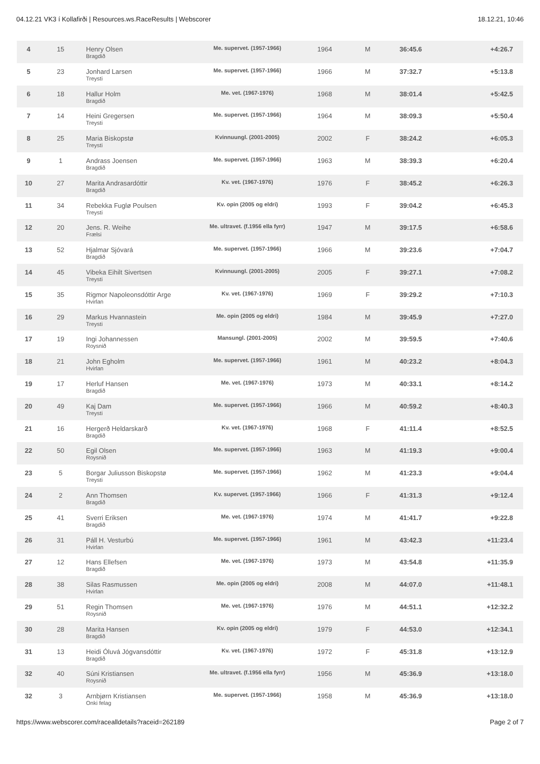04.12.21 VK3 í Kollafirði | Resources.ws.RaceResults | Webscorer 18.12.21, 10:46
| 4 | 15 | Henry Olsen Bragdið | Me. supervet. (1957-1966) | 1964 | M | 36:45.6 | +4:26.7 |
| 5 | 23 | Jonhard Larsen Treysti | Me. supervet. (1957-1966) | 1966 | M | 37:32.7 | +5:13.8 |
| 6 | 18 | Hallur Holm Bragdið | Me. vet. (1967-1976) | 1968 | M | 38:01.4 | +5:42.5 |
| 7 | 14 | Heini Gregersen Treysti | Me. supervet. (1957-1966) | 1964 | M | 38:09.3 | +5:50.4 |
| 8 | 25 | Maria Biskopstø Treysti | Kvinnuungl. (2001-2005) | 2002 | F | 38:24.2 | +6:05.3 |
| 9 | 1 | Andrass Joensen Bragdið | Me. supervet. (1957-1966) | 1963 | M | 38:39.3 | +6:20.4 |
| 10 | 27 | Marita Andrasardóttir Bragdið | Kv. vet. (1967-1976) | 1976 | F | 38:45.2 | +6:26.3 |
| 11 | 34 | Rebekka Fuglø Poulsen Treysti | Kv. opin (2005 og eldri) | 1993 | F | 39:04.2 | +6:45.3 |
| 12 | 20 | Jens. R. Weihe Frælsi | Me. ultravet. (f.1956 ella fyrr) | 1947 | M | 39:17.5 | +6:58.6 |
| 13 | 52 | Hjalmar Sjóvará Bragdið | Me. supervet. (1957-1966) | 1966 | M | 39:23.6 | +7:04.7 |
| 14 | 45 | Vibeka Eihilt Sivertsen Treysti | Kvinnuungl. (2001-2005) | 2005 | F | 39:27.1 | +7:08.2 |
| 15 | 35 | Rigmor Napoleonsdóttir Arge Hvirlan | Kv. vet. (1967-1976) | 1969 | F | 39:29.2 | +7:10.3 |
| 16 | 29 | Markus Hvannastein Treysti | Me. opin (2005 og eldri) | 1984 | M | 39:45.9 | +7:27.0 |
| 17 | 19 | Ingi Johannessen Roysnið | Mansungl. (2001-2005) | 2002 | M | 39:59.5 | +7:40.6 |
| 18 | 21 | John Egholm Hvirlan | Me. supervet. (1957-1966) | 1961 | M | 40:23.2 | +8:04.3 |
| 19 | 17 | Herluf Hansen Bragdið | Me. vet. (1967-1976) | 1973 | M | 40:33.1 | +8:14.2 |
| 20 | 49 | Kaj Dam Treysti | Me. supervet. (1957-1966) | 1966 | M | 40:59.2 | +8:40.3 |
| 21 | 16 | Hergerð Heldarskarð Bragdið | Kv. vet. (1967-1976) | 1968 | F | 41:11.4 | +8:52.5 |
| 22 | 50 | Egil Olsen Roysnið | Me. supervet. (1957-1966) | 1963 | M | 41:19.3 | +9:00.4 |
| 23 | 5 | Borgar Juliusson Biskopstø Treysti | Me. supervet. (1957-1966) | 1962 | M | 41:23.3 | +9:04.4 |
| 24 | 2 | Ann Thomsen Bragdið | Kv. supervet. (1957-1966) | 1966 | F | 41:31.3 | +9:12.4 |
| 25 | 41 | Sverri Eriksen Bragdið | Me. vet. (1967-1976) | 1974 | M | 41:41.7 | +9:22.8 |
| 26 | 31 | Páll H. Vesturbú Hvirlan | Me. supervet. (1957-1966) | 1961 | M | 43:42.3 | +11:23.4 |
| 27 | 12 | Hans Ellefsen Bragdið | Me. vet. (1967-1976) | 1973 | M | 43:54.8 | +11:35.9 |
| 28 | 38 | Silas Rasmussen Hvirlan | Me. opin (2005 og eldri) | 2008 | M | 44:07.0 | +11:48.1 |
| 29 | 51 | Regin Thomsen Roysnið | Me. vet. (1967-1976) | 1976 | M | 44:51.1 | +12:32.2 |
| 30 | 28 | Marita Hansen Bragdið | Kv. opin (2005 og eldri) | 1979 | F | 44:53.0 | +12:34.1 |
| 31 | 13 | Heidi Óluvá Jógvansdóttir Bragdið | Kv. vet. (1967-1976) | 1972 | F | 45:31.8 | +13:12.9 |
| 32 | 40 | Súni Kristiansen Roysnið | Me. ultravet. (f.1956 ella fyrr) | 1956 | M | 45:36.9 | +13:18.0 |
| 32 | 3 | Arnbjørn Kristiansen Onki felag | Me. supervet. (1957-1966) | 1958 | M | 45:36.9 | +13:18.0 |
https://www.webscorer.com/racealldetails?raceid=262189 Page 2 of 7